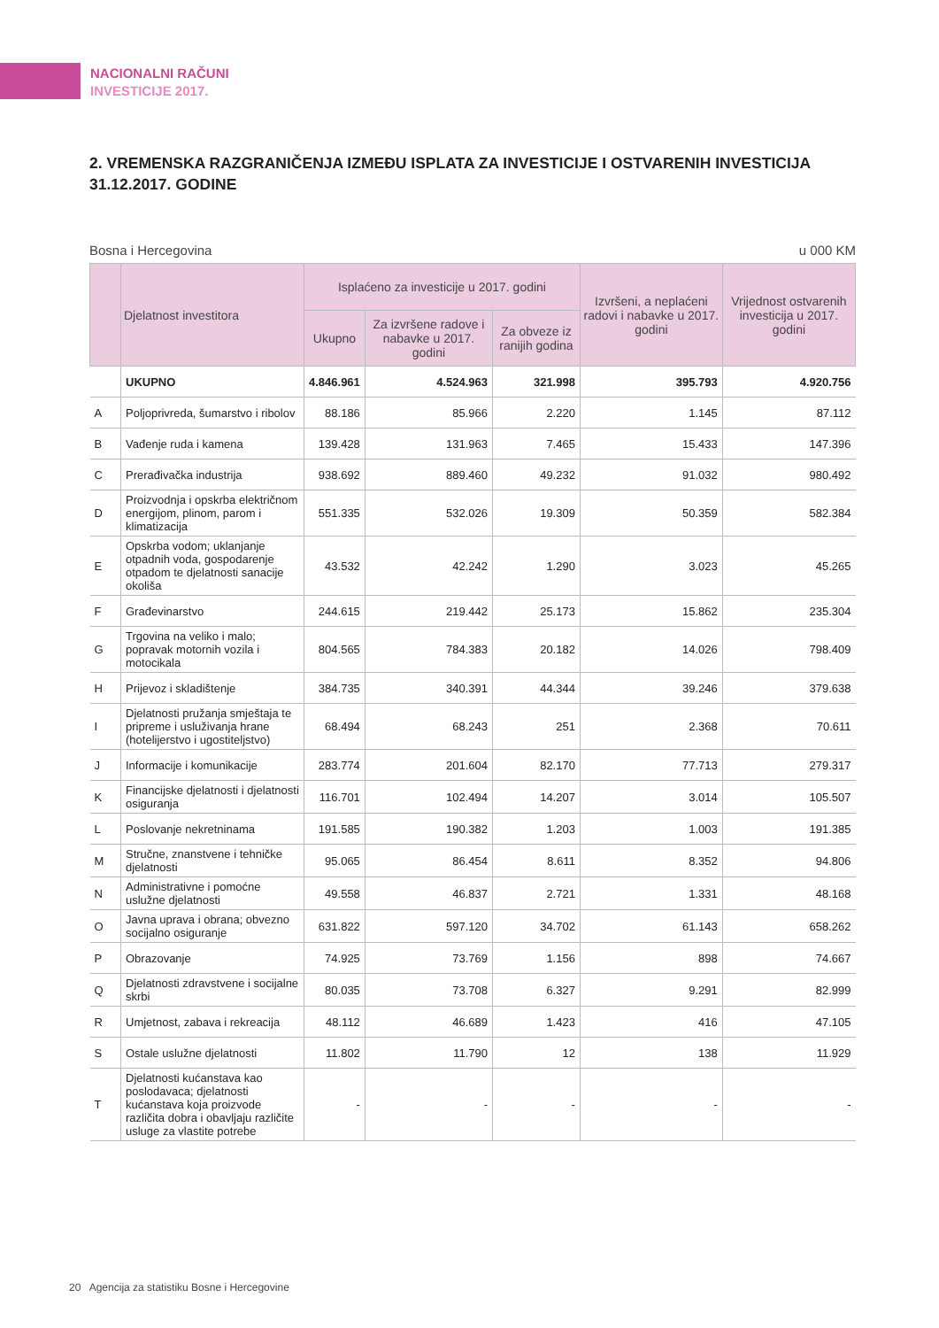NACIONALNI RAČUNI
INVESTICIJE 2017.
2. VREMENSKA RAZGRANIČENJA IZMEĐU ISPLATA ZA INVESTICIJE I OSTVARENIH INVESTICIJA 31.12.2017. GODINE
Bosna i Hercegovina u 000 KM
| | Djelatnost investitora | Isplaćeno za investicije u 2017. godini | | | Izvršeni, a neplaćeni radovi i nabavke u 2017. godini | Vrijednost ostvarenih investicija u 2017. godini |
| --- | --- | --- | --- | --- | --- | --- |
| | | Ukupno | Za izvršene radove i nabavke u 2017. godini | Za obveze iz ranijih godina | | |
| | UKUPNO | 4.846.961 | 4.524.963 | 321.998 | 395.793 | 4.920.756 |
| A | Poljoprivreda, šumarstvo i ribolov | 88.186 | 85.966 | 2.220 | 1.145 | 87.112 |
| B | Vađenje ruda i kamena | 139.428 | 131.963 | 7.465 | 15.433 | 147.396 |
| C | Prerađivačka industrija | 938.692 | 889.460 | 49.232 | 91.032 | 980.492 |
| D | Proizvodnja i opskrba električnom energijom, plinom, parom i klimatizacija | 551.335 | 532.026 | 19.309 | 50.359 | 582.384 |
| E | Opskrba vodom; uklanjanje otpadnih voda, gospodarenje otpadom te djelatnosti sanacije okoliša | 43.532 | 42.242 | 1.290 | 3.023 | 45.265 |
| F | Građevinarstvo | 244.615 | 219.442 | 25.173 | 15.862 | 235.304 |
| G | Trgovina na veliko i malo; popravak motornih vozila i motocikala | 804.565 | 784.383 | 20.182 | 14.026 | 798.409 |
| H | Prijevoz i skladištenje | 384.735 | 340.391 | 44.344 | 39.246 | 379.638 |
| I | Djelatnosti pružanja smještaja te pripreme i usluživanja hrane (hotelijerstvo i ugostiteljstvo) | 68.494 | 68.243 | 251 | 2.368 | 70.611 |
| J | Informacije i komunikacije | 283.774 | 201.604 | 82.170 | 77.713 | 279.317 |
| K | Financijske djelatnosti i djelatnosti osiguranja | 116.701 | 102.494 | 14.207 | 3.014 | 105.507 |
| L | Poslovanje nekretninama | 191.585 | 190.382 | 1.203 | 1.003 | 191.385 |
| M | Stručne, znanstvene i tehničke djelatnosti | 95.065 | 86.454 | 8.611 | 8.352 | 94.806 |
| N | Administrativne i pomoćne uslužne djelatnosti | 49.558 | 46.837 | 2.721 | 1.331 | 48.168 |
| O | Javna uprava i obrana; obvezno socijalno osiguranje | 631.822 | 597.120 | 34.702 | 61.143 | 658.262 |
| P | Obrazovanje | 74.925 | 73.769 | 1.156 | 898 | 74.667 |
| Q | Djelatnosti zdravstvene i socijalne skrbi | 80.035 | 73.708 | 6.327 | 9.291 | 82.999 |
| R | Umjetnost, zabava i rekreacija | 48.112 | 46.689 | 1.423 | 416 | 47.105 |
| S | Ostale uslužne djelatnosti | 11.802 | 11.790 | 12 | 138 | 11.929 |
| T | Djelatnosti kućanstava kao poslodavaca; djelatnosti kućanstava koja proizvode različita dobra i obavljaju različite usluge za vlastite potrebe | - | - | - | - | - |
20 Agencija za statistiku Bosne i Hercegovine